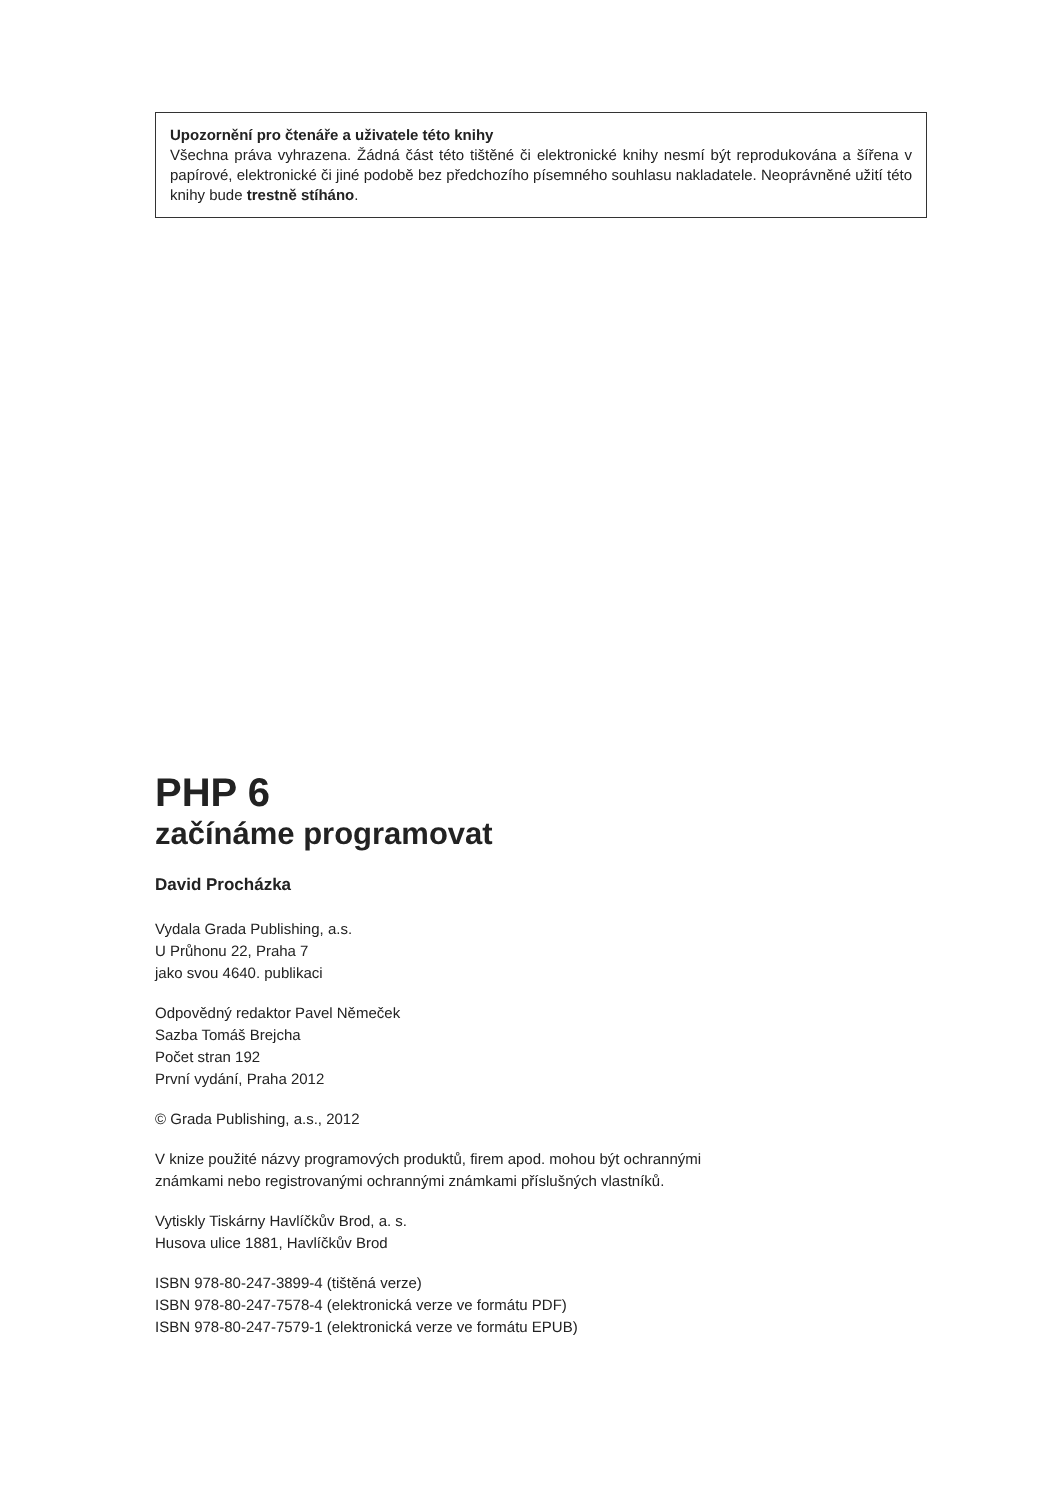Upozornění pro čtenáře a uživatele této knihy
Všechna práva vyhrazena. Žádná část této tištěné či elektronické knihy nesmí být reprodukována a šířena v papírové, elektronické či jiné podobě bez předchozího písemného souhlasu nakladatele. Neoprávněné užití této knihy bude trestně stíháno.
PHP 6
začínáme programovat
David Procházka
Vydala Grada Publishing, a.s.
U Průhonu 22, Praha 7
jako svou 4640. publikaci
Odpovědný redaktor Pavel Němeček
Sazba Tomáš Brejcha
Počet stran 192
První vydání, Praha 2012
© Grada Publishing, a.s., 2012
V knize použité názvy programových produktů, firem apod. mohou být ochrannými
známkami nebo registrovanými ochrannými známkami příslušných vlastníků.
Vytiskly Tiskárny Havlíčkův Brod, a. s.
Husova ulice 1881, Havlíčkův Brod
ISBN 978-80-247-3899-4 (tištěná verze)
ISBN 978-80-247-7578-4 (elektronická verze ve formátu PDF)
ISBN 978-80-247-7579-1 (elektronická verze ve formátu EPUB)